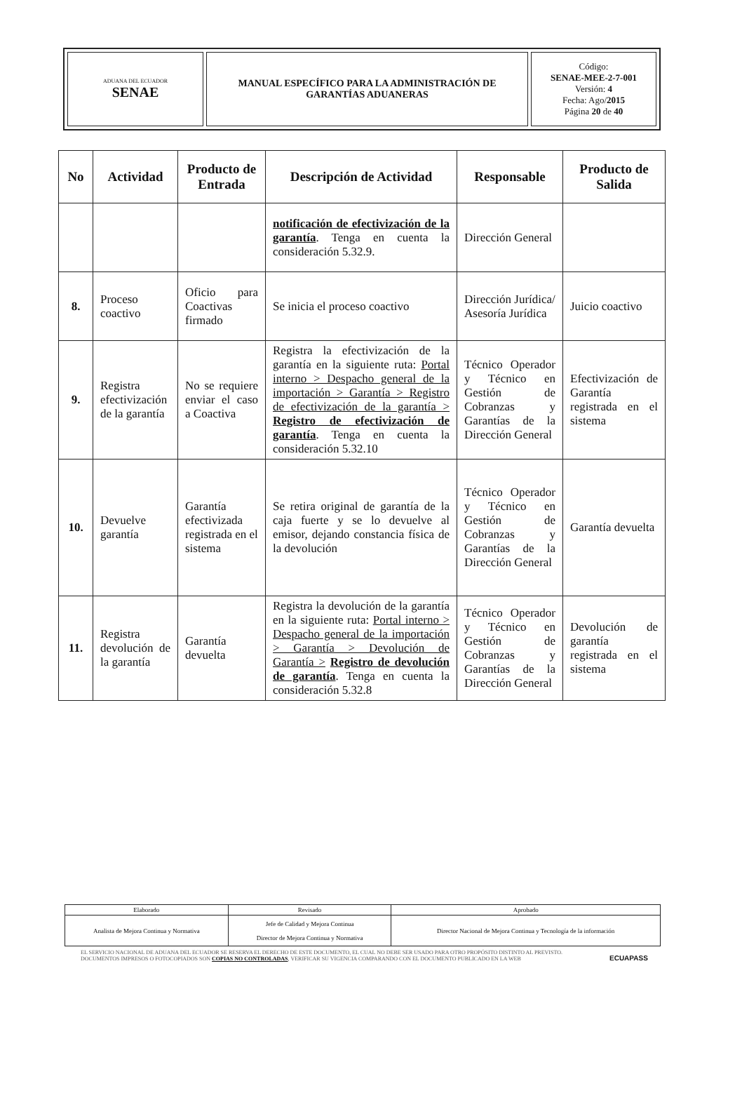| ADUANA DEL ECUADOR SENAE | MANUAL ESPECÍFICO PARA LA ADMINISTRACIÓN DE GARANTÍAS ADUANERAS | Código: SENAE-MEE-2-7-001 Versión: 4 Fecha: Ago/ 2015 Página 20 de 40 |
| No | Actividad | Producto de Entrada | Descripción de Actividad | Responsable | Producto de Salida |
| --- | --- | --- | --- | --- | --- |
| | | | notificación de efectivización de la garantía . Tenga en cuenta la consideración 5.32.9. | Dirección General | |
| 8. | Proceso coactivo | Oficio para Coactivas firmado | Se inicia el proceso coactivo | Dirección Jurídica/ Asesoría Jurídica | Juicio coactivo |
| 9. | Registra efectivización de la garantía | No se requiere enviar el caso a Coactiva | Registra la efectivización de la garantía en la siguiente ruta: Portal interno > Despacho general de la importación > Garantía > Registro de efectivización de la garantía > Registro de efectivización de garantía . Tenga en cuenta la consideración 5.32.10 | Técnico Operador y Técnico en Gestión de Cobranzas y Garantías de la Dirección General | Efectivización de Garantía registrada en el sistema |
| 10. | Devuelve garantía | Garantía efectivizada registrada en el sistema | Se retira original de garantía de la caja fuerte y se lo devuelve al emisor, dejando constancia física de la devolución | Técnico Operador y Técnico en Gestión de Cobranzas y Garantías de la Dirección General | Garantía devuelta |
| 11. | Registra devolución de la garantía | Garantía devuelta | Registra la devolución de la garantía en la siguiente ruta: Portal interno > Despacho general de la importación > Garantía > Devolución de Garantía > Registro de devolución de garantía . Tenga en cuenta la consideración 5.32.8 | Técnico Operador y Técnico en Gestión de Cobranzas y Garantías de la Dirección General | Devolución de garantía registrada en el sistema |
| Elaborado | Revisado | Aprobado |
| Analista de Mejora Continua y Normativa | Jefe de Calidad y Mejora Continua Director de Mejora Continua y Normativa | Director Nacional de Mejora Continua y Tecnología de la información |
EL SERVICIO NACIONAL DE ADUANA DEL ECUADOR SE RESERVA EL DERECHO DE ESTE DOCUMENTO, EL CUAL NO DEBE SER USADO PARA OTRO PROPÓSITO DISTINTO AL PREVISTO. DOCUMENTOS IMPRESOS O FOTOCOPIADOS SON COPIAS NO CONTROLADAS, VERIFICAR SU VIGENCIA COMPARANDO CON EL DOCUMENTO PUBLICADO EN LA WEB
ECUAPASS